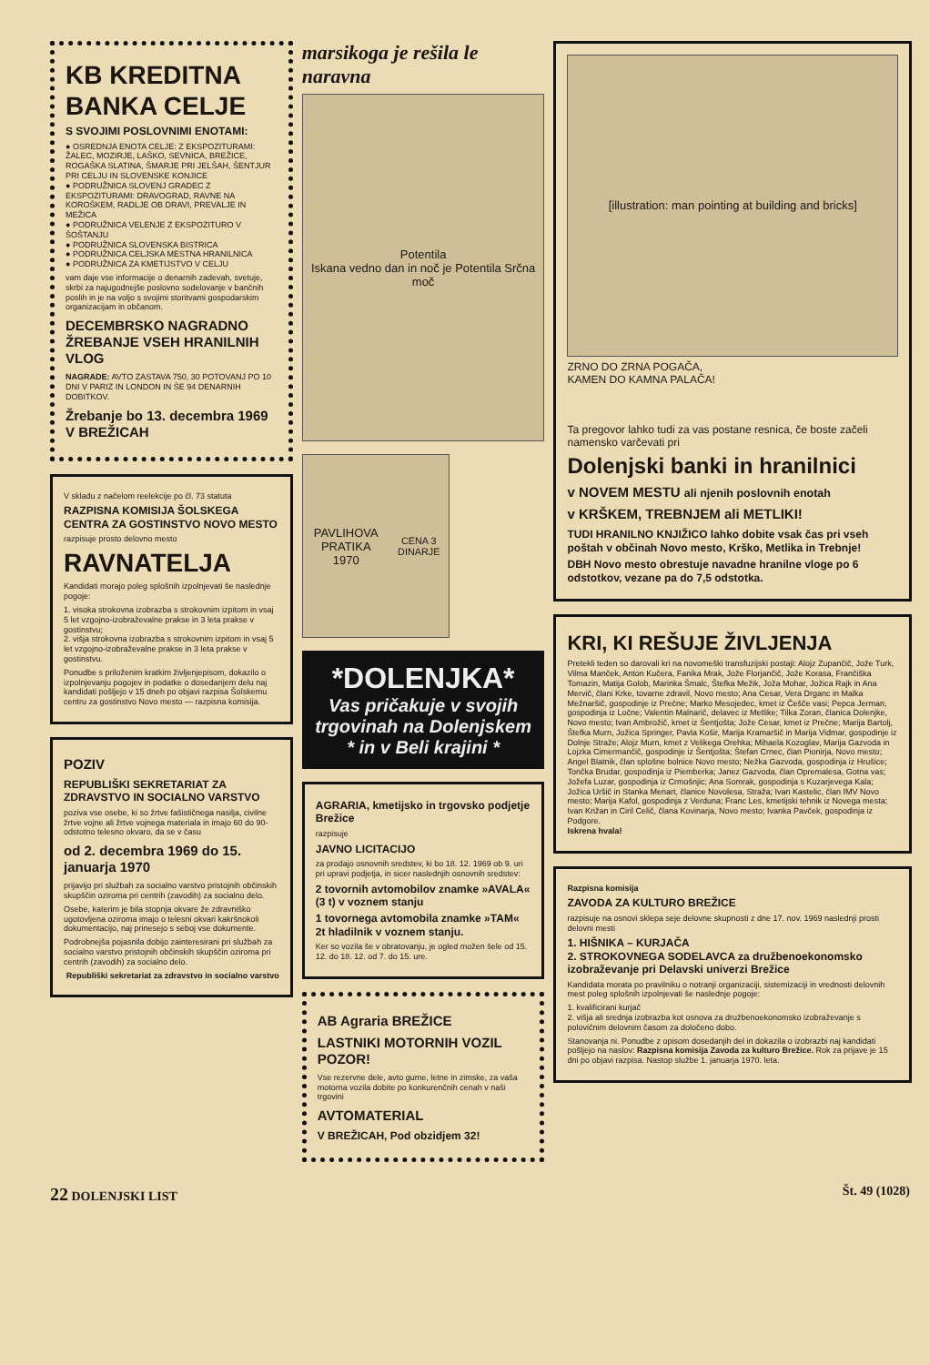KB KREDITNA BANKA CELJE
S SVOJIMI POSLOVNIMI ENOTAMI:
● OSREDNJA ENOTA CELJE: Z EKSPOZITURAMI: ŽALEC, MOZIRJE, LAŠKO, SEVNICA, BREŽICE, ROGAŠKA SLATINA, ŠMARJE PRI JELŠAH, ŠENTJUR PRI CELJU IN SLOVENSKE KONJICE
● PODRUŽNICA SLOVENJ GRADEC Z EKSPOZITURAMI: DRAVOGRAD, RAVNE NA KOROŠKEM, RADLJE OB DRAVI, PREVALJE IN MEŽICA
● PODRUŽNICA VELENJE Z EKSPOZITURO V ŠOŠTANJU
● PODRUŽNICA SLOVENSKA BISTRICA
● PODRUŽNICA CELJSKA MESTNA HRANILNICA
● PODRUŽNICA ZA KMETIJSTVO V CELJU
vam daje vse informacije o denarnih zadevah, svetuje, skrbi za najugodnejše poslovno sodelovanje v bančnih poslih in je na voljo s svojimi storitvami gospodarskim organizacijam in občanom.
DECEMBRSKO NAGRADNO ŽREBANJE VSEH HRANILNIH VLOG
NAGRADE: AVTO ZASTAVA 750, 30 POTOVANJ PO 10 DNI V PARIZ IN LONDON IN ŠE 94 DENARNIH DOBITKOV.
Žrebanje bo 13. decembra 1969 V BREŽICAH
V skladu z načelom reelekcije po čl. 73 statuta
RAZPISNA KOMISIJA ŠOLSKEGA CENTRA ZA GOSTINSTVO NOVO MESTO
razpisuje prosto delovno mesto
RAVNATELJA
Kandidati morajo poleg splošnih izpolnjevati še naslednje pogoje:
1. visoka strokovna izobrazba s strokovnim izpitom in vsaj 5 let vzgojno-izobraževalne prakse in 3 leta prakse v gostinstvu;
2. višja strokovna izobrazba s strokovnim izpitom in vsaj 5 let vzgojno-izobraževalne prakse in 3 leta prakse v gostinstvu.
Ponudbe s priloženim kratkim življenjepisom, dokazilo o izpolnjevanju pogojev in podatke o dosedanjem delu naj kandidati pošljejo v 15 dneh po objavi razpisa Šolskemu centru za gostinstvo Novo mesto — razpisna komisija.
POZIV
REPUBLIŠKI SEKRETARIAT ZA ZDRAVSTVO IN SOCIALNO VARSTVO
poziva vse osebe, ki so žrtve fašističnega nasilja, civilne žrtve vojne ali žrtve vojnega materiala in imajo 60 do 90-odstotno telesno okvaro, da se v času
od 2. decembra 1969 do 15. januarja 1970
prijavijo pri službah za socialno varstvo pristojnih občinskih skupščin oziroma pri centrih (zavodih) za socialno delo.
Osebe, katerim je bila stopnja okvare že zdravniško ugotovljena oziroma imajo o telesni okvari kakršnokoli dokumentacijo, naj prinesejo s seboj vse dokumente.
Podrobnejša pojasnila dobijo zainteresirani pri službah za socialno varstvo pristojnih občinskih skupščin oziroma pri centrih (zavodih) za socialno delo.
Republiški sekretariat za zdravstvo in socialno varstvo
marsikoga je rešila le naravna
Potentila
Iskana vedno dan in noč je Potentila Srčna moč
PAVLIHOVA PRATIKA
1970
CENA 3 DINARJE
*DOLENJKA*
Vas pričakuje v svojih trgovinah na Dolenjskem * in v Beli krajini *
AGRARIA, kmetijsko in trgovsko podjetje Brežice
razpisuje
JAVNO LICITACIJO
za prodajo osnovnih sredstev, ki bo 18. 12. 1969 ob 9. uri pri upravi podjetja, in sicer naslednjih osnovnih sredstev:
2 tovornih avtomobilov znamke »AVALA« (3 t) v voznem stanju
1 tovornega avtomobila znamke »TAM« 2t hladilnik v voznem stanju.
Ker so vozila še v obratovanju, je ogled možen šele od 15. 12. do 18. 12. od 7. do 15. ure.
AB Agraria BREŽICE
LASTNIKI MOTORNIH VOZIL POZOR!
Vse rezervne dele, avto gume, letne in zimske, za vaša motorna vozila dobite po konkurenčnih cenah v naši trgovini
AVTOMATERIAL
V BREŽICAH, Pod obzidjem 32!
[illustration: man pointing at building and bricks]
ZRNO DO ZRNA POGAČA,
KAMEN DO KAMNA PALAČA!
Ta pregovor lahko tudi za vas postane resnica, če boste začeli namensko varčevati pri
Dolenjski banki in hranilnici
v NOVEM MESTU ali njenih poslovnih enotah
v KRŠKEM, TREBNJEM ali METLIKI!
TUDI HRANILNO KNJIŽICO lahko dobite vsak čas pri vseh poštah v občinah Novo mesto, Krško, Metlika in Trebnje!
DBH Novo mesto obrestuje navadne hranilne vloge po 6 odstotkov, vezane pa do 7,5 odstotka.
KRI, KI REŠUJE ŽIVLJENJA
Pretekli teden so darovali kri na novomeški transfuzijski postaji: Alojz Zupančič, Jože Turk, Vilma Manček, Anton Kučera, Fanika Mrak, Jože Florjančič, Jože Korasa, Frančiška Tomazin, Matija Golob, Marinka Šmalc, Štefka Mežik, Joža Mohar, Jožica Rajk in Ana Mervič, člani Krke, tovarne zdravil, Novo mesto; Ana Cesar, Vera Drganc in Malka Mežnaršič, gospodinje iz Prečne; Marko Mesojedec, kmet iz Češče vasi; Pepca Jerman, gospodinja iz Ločne; Valentin Malnarič, delavec iz Metlike; Tilka Zoran, članica Dolenjke, Novo mesto; Ivan Ambrožič, kmet iz Šentjošta; Jože Cesar, kmet iz Prečne; Marija Bartolj, Štefka Murn, Jožica Springer, Pavla Košir, Marija Kramaršič in Marija Vidmar, gospodinje iz Dolnje Straže; Alojz Murn, kmet z Velikega Orehka; Mihaela Kozoglav, Marija Gazvoda in Lojzka Cimermančič, gospodinje iz Šentjošta; Štefan Crnec, član Pionirja, Novo mesto; Angel Blatnik, član splošne bolnice Novo mesto; Nežka Gazvoda, gospodinja iz Hrušice; Tončka Brudar, gospodinja iz Piemberka; Janez Gazvoda, član Opremalesa, Gotna vas; Jožefa Luzar, gospodinja iz Crmošnjic; Ana Somrak, gospodinja s Kuzarjevega Kala; Jožica Uršič in Stanka Menart, članice Novolesa, Straža; Ivan Kastelic, član IMV Novo mesto; Marija Kafol, gospodinja z Verduna; Franc Les, kmetijski tehnik iz Novega mesta; Ivan Križan in Ciril Celič, člana Kovinarja, Novo mesto; Ivanka Pavček, gospodinja iz Podgore.
Iskrena hvala!
Razpisna komisija
ZAVODA ZA KULTURO BREŽICE
razpisuje na osnovi sklepa seje delovne skupnosti z dne 17. nov. 1969 naslednji prosti delovni mesti
1. HIŠNIKA – KURJAČA
2. STROKOVNEGA SODELAVCA za družbenoekonomsko izobraževanje pri Delavski univerzi Brežice
Kandidata morata po pravilniku o notranji organizaciji, sistemizaciji in vrednosti delovnih mest poleg splošnih izpolnjevati še naslednje pogoje:
1. kvalificirani kurjač
2. višja ali srednja izobrazba kot osnova za družbenoekonomsko izobraževanje s polovičnim delovnim časom za določeno dobo.
Stanovanja ni. Ponudbe z opisom dosedanjih del in dokazila o izobrazbi naj kandidati pošljejo na naslov: Razpisna komisija Zavoda za kulturo Brežice. Rok za prijave je 15 dni po objavi razpisa. Nastop službe 1. januarja 1970. leta.
22 DOLENJSKI LIST Št. 49 (1028)